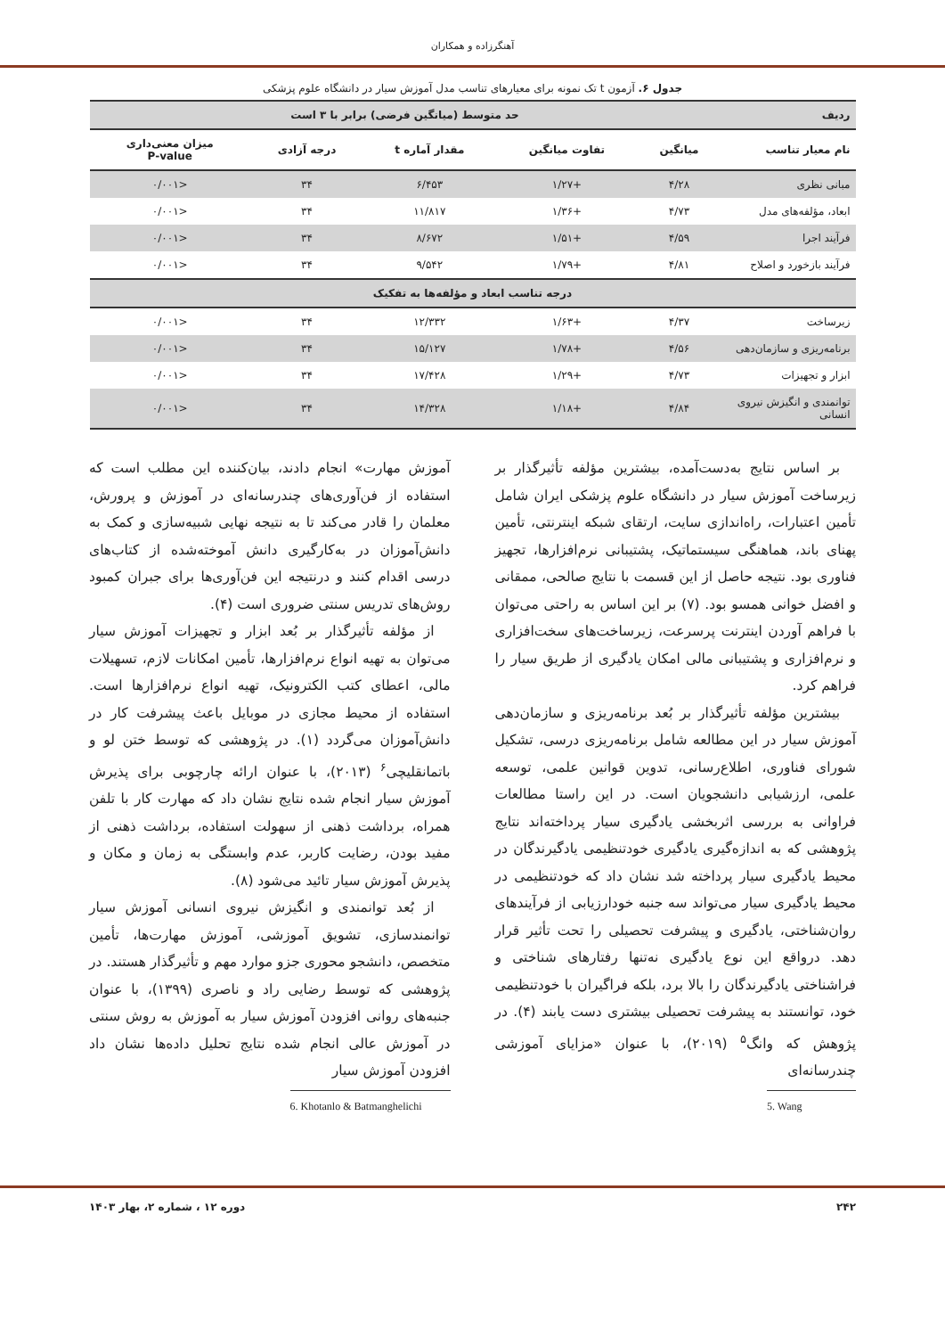آهنگرزاده و همکاران
جدول ۶. آزمون t تک نمونه برای معیارهای تناسب مدل آموزش سیار در دانشگاه علوم پزشکی
| ردیف | حد متوسط (میانگین فرضی) برابر با ۳ است | | | | |
| --- | --- | --- | --- | --- | --- |
| نام معیار تناسب | میانگین | تفاوت میانگین | مقدار آماره t | درجه آزادی | میزان معنی‌داری P-value |
| مبانی نظری | ۴/۲۸ | +۱/۲۷ | ۶/۴۵۳ | ۳۴ | <۰/۰۰۱ |
| ابعاد، مؤلفه‌های مدل | ۴/۷۳ | +۱/۳۶ | ۱۱/۸۱۷ | ۳۴ | <۰/۰۰۱ |
| فرآیند اجرا | ۴/۵۹ | +۱/۵۱ | ۸/۶۷۲ | ۳۴ | <۰/۰۰۱ |
| فرآیند بازخورد و اصلاح | ۴/۸۱ | +۱/۷۹ | ۹/۵۴۲ | ۳۴ | <۰/۰۰۱ |
| درجه تناسب ابعاد و مؤلفه‌ها به تفکیک | | | | | |
| زیرساخت | ۴/۳۷ | +۱/۶۳ | ۱۲/۳۳۲ | ۳۴ | <۰/۰۰۱ |
| برنامه‌ریزی و سازمان‌دهی | ۴/۵۶ | +۱/۷۸ | ۱۵/۱۲۷ | ۳۴ | <۰/۰۰۱ |
| ابزار و تجهیزات | ۴/۷۳ | +۱/۲۹ | ۱۷/۴۲۸ | ۳۴ | <۰/۰۰۱ |
| توانمندی و انگیزش نیروی انسانی | ۴/۸۴ | +۱/۱۸ | ۱۴/۳۲۸ | ۳۴ | <۰/۰۰۱ |
بر اساس نتایج به‌دست‌آمده، بیشترین مؤلفه تأثیرگذار بر زیرساخت آموزش سیار در دانشگاه علوم پزشکی ایران شامل تأمین اعتبارات، راه‌اندازی سایت، ارتقای شبکه اینترنتی، تأمین پهنای باند، هماهنگی سیستماتیک، پشتیبانی نرم‌افزارها، تجهیز فناوری بود. نتیجه حاصل از این قسمت با نتایج صالحی، ممقانی و افضل خوانی همسو بود. (۷) بر این اساس به راحتی می‌توان با فراهم آوردن اینترنت پرسرعت، زیرساخت‌های سخت‌افزاری و نرم‌افزاری و پشتیبانی مالی امکان یادگیری از طریق سیار را فراهم کرد.
بیشترین مؤلفه تأثیرگذار بر بُعد برنامه‌ریزی و سازمان‌دهی آموزش سیار در این مطالعه شامل برنامه‌ریزی درسی، تشکیل شورای فناوری، اطلاع‌رسانی، تدوین قوانین علمی، توسعه علمی، ارزشیابی دانشجویان است. در این راستا مطالعات فراوانی به بررسی اثربخشی یادگیری سیار پرداخته‌اند نتایج پژوهشی که به اندازه‌گیری یادگیری خودتنظیمی یادگیرندگان در محیط یادگیری سیار پرداخته شد نشان داد که خودتنظیمی در محیط یادگیری سیار می‌تواند سه جنبه خودارزیابی از فرآیندهای روان‌شناختی، یادگیری و پیشرفت تحصیلی را تحت تأثیر قرار دهد. درواقع این نوع یادگیری نه‌تنها رفتارهای شناختی و فراشناختی یادگیرندگان را بالا برد، بلکه فراگیران با خودتنظیمی خود، توانستند به پیشرفت تحصیلی بیشتری دست یابند (۴). در پژوهش که وانگ<sup>۵</sup> (۲۰۱۹)، با عنوان «مزایای آموزشی چندرسانه‌ای
5. Wang
آموزش مهارت» انجام دادند، بیان‌کننده این مطلب است که استفاده از فن‌آوری‌های چندرسانه‌ای در آموزش و پرورش، معلمان را قادر می‌کند تا به نتیجه نهایی شبیه‌سازی و کمک به دانش‌آموزان در به‌کارگیری دانش آموخته‌شده از کتاب‌های درسی اقدام کنند و درنتیجه این فن‌آوری‌ها برای جبران کمبود روش‌های تدریس سنتی ضروری است (۴).
از مؤلفه تأثیرگذار بر بُعد ابزار و تجهیزات آموزش سیار می‌توان به تهیه انواع نرم‌افزارها، تأمین امکانات لازم، تسهیلات مالی، اعطای کتب الکترونیک، تهیه انواع نرم‌افزارها است. استفاده از محیط مجازی در موبایل باعث پیشرفت کار در دانش‌آموزان می‌گردد (۱). در پژوهشی که توسط ختن لو و باتمانقلیچی<sup>۶</sup> (۲۰۱۳)، با عنوان ارائه چارچوبی برای پذیرش آموزش سیار انجام شده نتایج نشان داد که مهارت کار با تلفن همراه، برداشت ذهنی از سهولت استفاده، برداشت ذهنی از مفید بودن، رضایت کاربر، عدم وابستگی به زمان و مکان و پذیرش آموزش سیار تائید می‌شود (۸).
از بُعد توانمندی و انگیزش نیروی انسانی آموزش سیار توانمندسازی، تشویق آموزشی، آموزش مهارت‌ها، تأمین متخصص، دانشجو محوری جزو موارد مهم و تأثیرگذار هستند. در پژوهشی که توسط رضایی راد و ناصری (۱۳۹۹)، با عنوان جنبه‌های روانی افزودن آموزش سیار به آموزش به روش سنتی در آموزش عالی انجام شده نتایج تحلیل داده‌ها نشان داد افزودن آموزش سیار
6. Khotanlo & Batmanghelichi
۲۴۲ دوره ۱۲ ، شماره ۲، بهار ۱۴۰۳